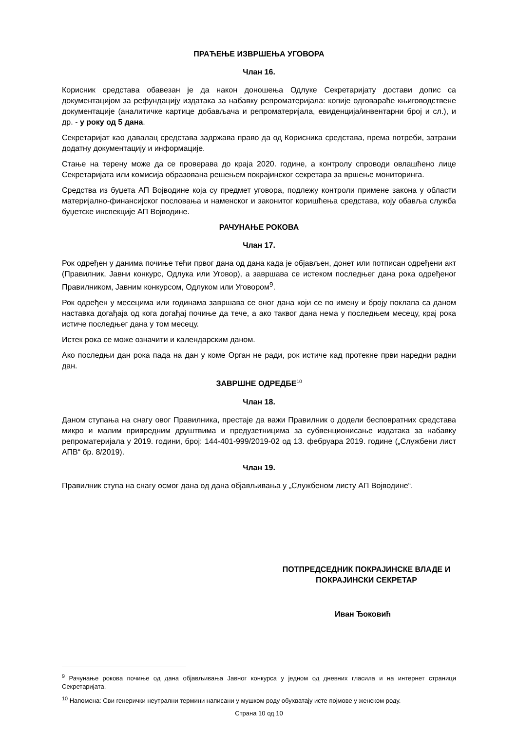ПРАЋЕЊЕ ИЗВРШЕЊА УГОВОРА
Члан 16.
Корисник средстава обавезан је да након доношења Одлуке Секретаријату достави допис са документацијом за рефундацију издатака за набавку репроматеријала: копије одговараће књиговодствене документације (аналитичке картице добављача и репроматеријала, евиденција/инвентарни број и сл.), и др. - у року од 5 дана.
Секретаријат као давалац средстава задржава право да од Корисника средстава, према потреби, затражи додатну документацију и информације.
Стање на терену може да се проверава до краја 2020. године, а контролу спроводи овлашћено лице Секретаријата или комисија образована решењем покрајинског секретара за вршење мониторинга.
Средства из буџета АП Војводине која су предмет уговора, подлежу контроли примене закона у области материјално-финансијског пословања и наменског и законитог коришћења средстава, коју обавља служба буџетске инспекције АП Војводине.
РАЧУНАЊЕ РОКОВА
Члан 17.
Рок одређен у данима почиње тећи првог дана од дана када је објављен, донет или потписан одређени акт (Правилник, Јавни конкурс, Одлука или Уговор), а завршава се истеком последњег дана рока одређеног Правилником, Јавним конкурсом, Одлуком или Уговором<sup>9</sup>.
Рок одређен у месецима или годинама завршава се оног дана који се по имену и броју поклапа са даном наставка догађаја од кога догађај почиње да тече, а ако таквог дана нема у последњем месецу, крај рока истиче последњег дана у том месецу.
Истек рока се може означити и календарским даном.
Ако последњи дан рока пада на дан у коме Орган не ради, рок истиче кад протекне први наредни радни дан.
ЗАВРШНЕ ОДРЕДБЕ<sup>10</sup>
Члан 18.
Даном ступања на снагу овог Правилника, престаје да важи Правилник о додели бесповратних средстава микро и малим привредним друштвима и предузетницима за субвенционисање издатака за набавку репроматеријала у 2019. години, број: 144-401-999/2019-02 од 13. фебруара 2019. године („Службени лист АПВ“ бр. 8/2019).
Члан 19.
Правилник ступа на снагу осмог дана од дана објављивања у „Службеном листу АП Војводине“.
ПОТПРЕДСЕДНИК ПОКРАЈИНСКЕ ВЛАДЕ И
ПОКРАЈИНСКИ СЕКРЕТАР
Иван Ђоковић
<sup>9</sup> Рачунање рокова почиње од дана објављивања Јавног конкурса у једном од дневних гласила и на интернет страници Секретаријата.
<sup>10</sup> Напомена: Сви генерички неутрални термини написани у мушком роду обухватају исте појмове у женском роду.
Страна 10 од 10